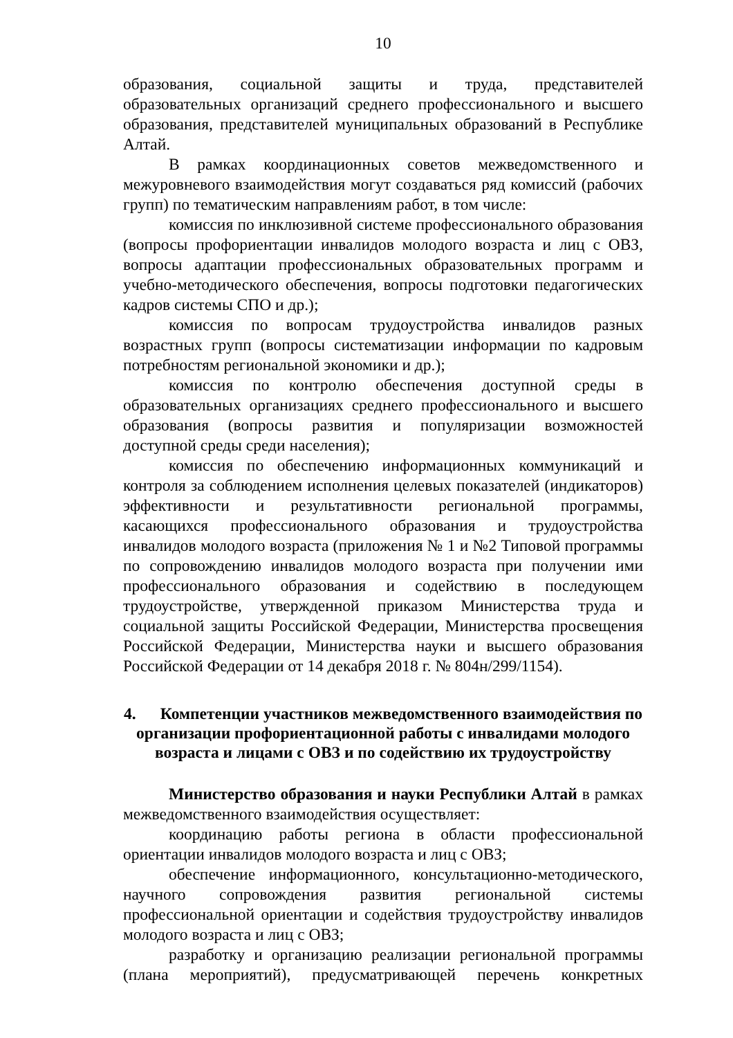10
образования, социальной защиты и труда, представителей образовательных организаций среднего профессионального и высшего образования, представителей муниципальных образований в Республике Алтай.
В рамках координационных советов межведомственного и межуровневого взаимодействия могут создаваться ряд комиссий (рабочих групп) по тематическим направлениям работ, в том числе:
комиссия по инклюзивной системе профессионального образования (вопросы профориентации инвалидов молодого возраста и лиц с ОВЗ, вопросы адаптации профессиональных образовательных программ и учебно-методического обеспечения, вопросы подготовки педагогических кадров системы СПО и др.);
комиссия по вопросам трудоустройства инвалидов разных возрастных групп (вопросы систематизации информации по кадровым потребностям региональной экономики и др.);
комиссия по контролю обеспечения доступной среды в образовательных организациях среднего профессионального и высшего образования (вопросы развития и популяризации возможностей доступной среды среди населения);
комиссия по обеспечению информационных коммуникаций и контроля за соблюдением исполнения целевых показателей (индикаторов) эффективности и результативности региональной программы, касающихся профессионального образования и трудоустройства инвалидов молодого возраста (приложения № 1 и №2 Типовой программы по сопровождению инвалидов молодого возраста при получении ими профессионального образования и содействию в последующем трудоустройстве, утвержденной приказом Министерства труда и социальной защиты Российской Федерации, Министерства просвещения Российской Федерации, Министерства науки и высшего образования Российской Федерации от 14 декабря 2018 г. № 804н/299/1154).
4. Компетенции участников межведомственного взаимодействия по организации профориентационной работы с инвалидами молодого возраста и лицами с ОВЗ и по содействию их трудоустройству
Министерство образования и науки Республики Алтай в рамках межведомственного взаимодействия осуществляет:
координацию работы региона в области профессиональной ориентации инвалидов молодого возраста и лиц с ОВЗ;
обеспечение информационного, консультационно-методического, научного сопровождения развития региональной системы профессиональной ориентации и содействия трудоустройству инвалидов молодого возраста и лиц с ОВЗ;
разработку и организацию реализации региональной программы (плана мероприятий), предусматривающей перечень конкретных